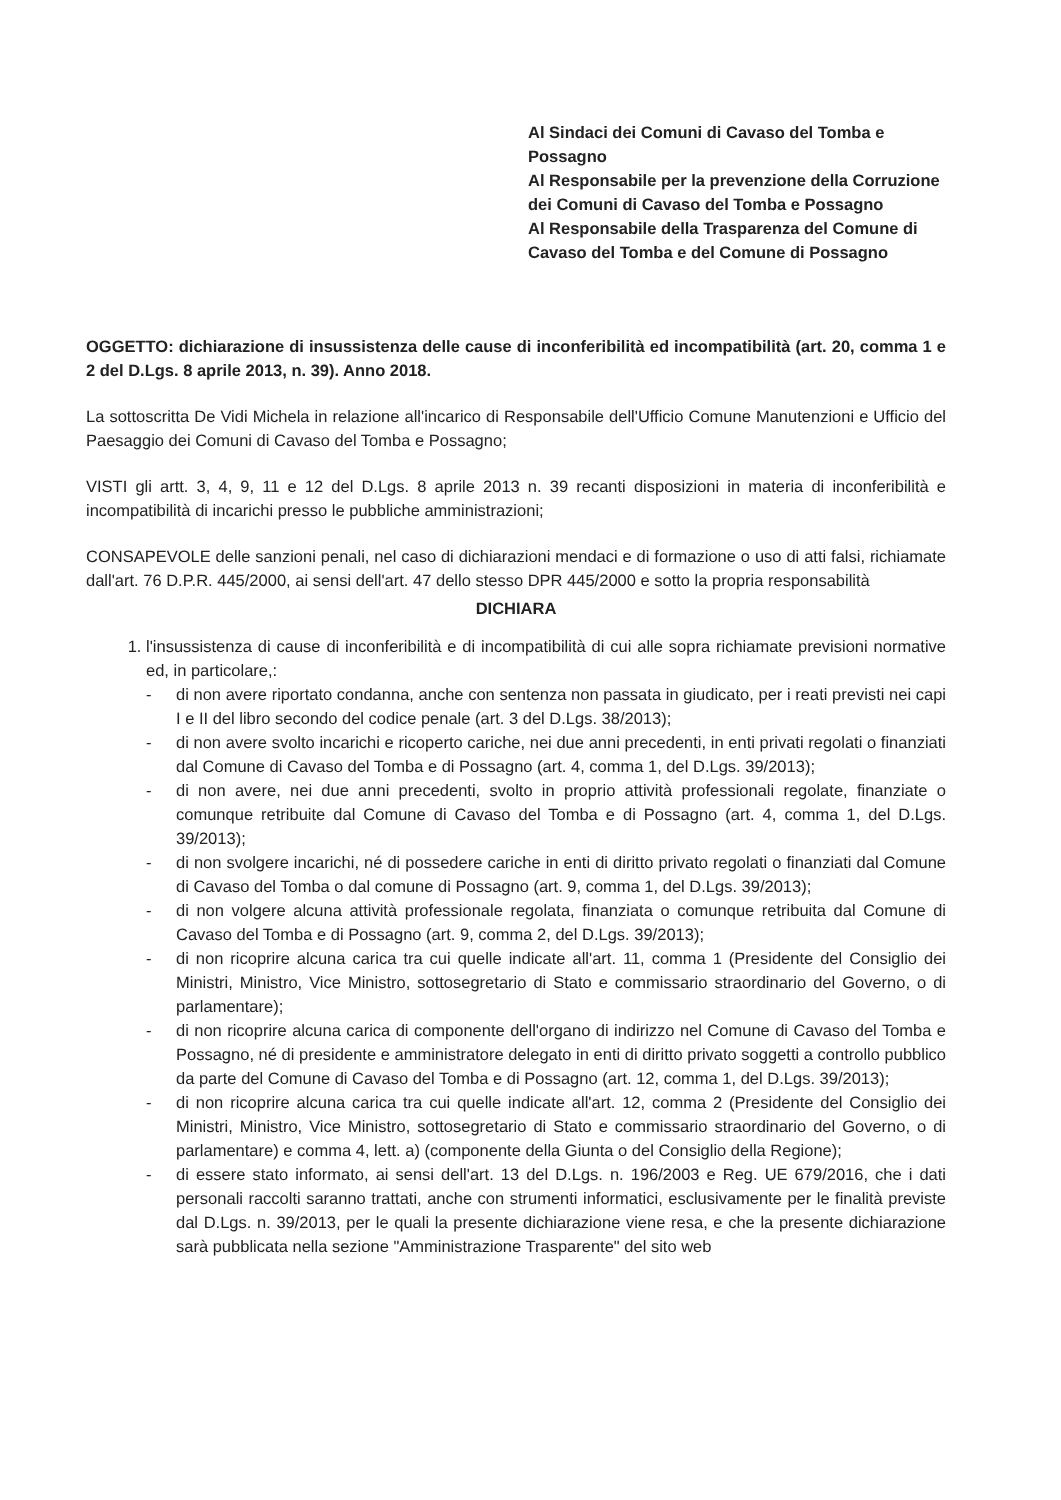Al Sindaci dei Comuni di Cavaso del Tomba e Possagno
Al Responsabile per la prevenzione della Corruzione dei Comuni di Cavaso del Tomba e Possagno
Al Responsabile della Trasparenza del Comune di Cavaso del Tomba e del Comune di Possagno
OGGETTO: dichiarazione di insussistenza delle cause di inconferibilità ed incompatibilità (art. 20, comma 1 e 2 del D.Lgs. 8 aprile 2013, n. 39). Anno 2018.
La sottoscritta De Vidi Michela in relazione all'incarico di Responsabile dell'Ufficio Comune Manutenzioni e Ufficio del Paesaggio dei Comuni di Cavaso del Tomba e Possagno;
VISTI gli artt. 3, 4, 9, 11 e 12 del D.Lgs. 8 aprile 2013 n. 39 recanti disposizioni in materia di inconferibilità e incompatibilità di incarichi presso le pubbliche amministrazioni;
CONSAPEVOLE delle sanzioni penali, nel caso di dichiarazioni mendaci e di formazione o uso di atti falsi, richiamate dall'art. 76 D.P.R. 445/2000, ai sensi dell'art. 47 dello stesso DPR 445/2000 e sotto la propria responsabilità
DICHIARA
1. l'insussistenza di cause di inconferibilità e di incompatibilità di cui alle sopra richiamate previsioni normative ed, in particolare,:
- di non avere riportato condanna, anche con sentenza non passata in giudicato, per i reati previsti nei capi I e II del libro secondo del codice penale (art. 3 del D.Lgs. 38/2013);
- di non avere svolto incarichi e ricoperto cariche, nei due anni precedenti, in enti privati regolati o finanziati dal Comune di Cavaso del Tomba e di Possagno (art. 4, comma 1, del D.Lgs. 39/2013);
- di non avere, nei due anni precedenti, svolto in proprio attività professionali regolate, finanziate o comunque retribuite dal Comune di Cavaso del Tomba e di Possagno (art. 4, comma 1, del D.Lgs. 39/2013);
- di non svolgere incarichi, né di possedere cariche in enti di diritto privato regolati o finanziati dal Comune di Cavaso del Tomba o dal comune di Possagno (art. 9, comma 1, del D.Lgs. 39/2013);
- di non volgere alcuna attività professionale regolata, finanziata o comunque retribuita dal Comune di Cavaso del Tomba e di Possagno (art. 9, comma 2, del D.Lgs. 39/2013);
- di non ricoprire alcuna carica tra cui quelle indicate all'art. 11, comma 1 (Presidente del Consiglio dei Ministri, Ministro, Vice Ministro, sottosegretario di Stato e commissario straordinario del Governo, o di parlamentare);
- di non ricoprire alcuna carica di componente dell'organo di indirizzo nel Comune di Cavaso del Tomba e Possagno, né di presidente e amministratore delegato in enti di diritto privato soggetti a controllo pubblico da parte del Comune di Cavaso del Tomba e di Possagno (art. 12, comma 1, del D.Lgs. 39/2013);
- di non ricoprire alcuna carica tra cui quelle indicate all'art. 12, comma 2 (Presidente del Consiglio dei Ministri, Ministro, Vice Ministro, sottosegretario di Stato e commissario straordinario del Governo, o di parlamentare) e comma 4, lett. a) (componente della Giunta o del Consiglio della Regione);
- di essere stato informato, ai sensi dell'art. 13 del D.Lgs. n. 196/2003 e Reg. UE 679/2016, che i dati personali raccolti saranno trattati, anche con strumenti informatici, esclusivamente per le finalità previste dal D.Lgs. n. 39/2013, per le quali la presente dichiarazione viene resa, e che la presente dichiarazione sarà pubblicata nella sezione "Amministrazione Trasparente" del sito web